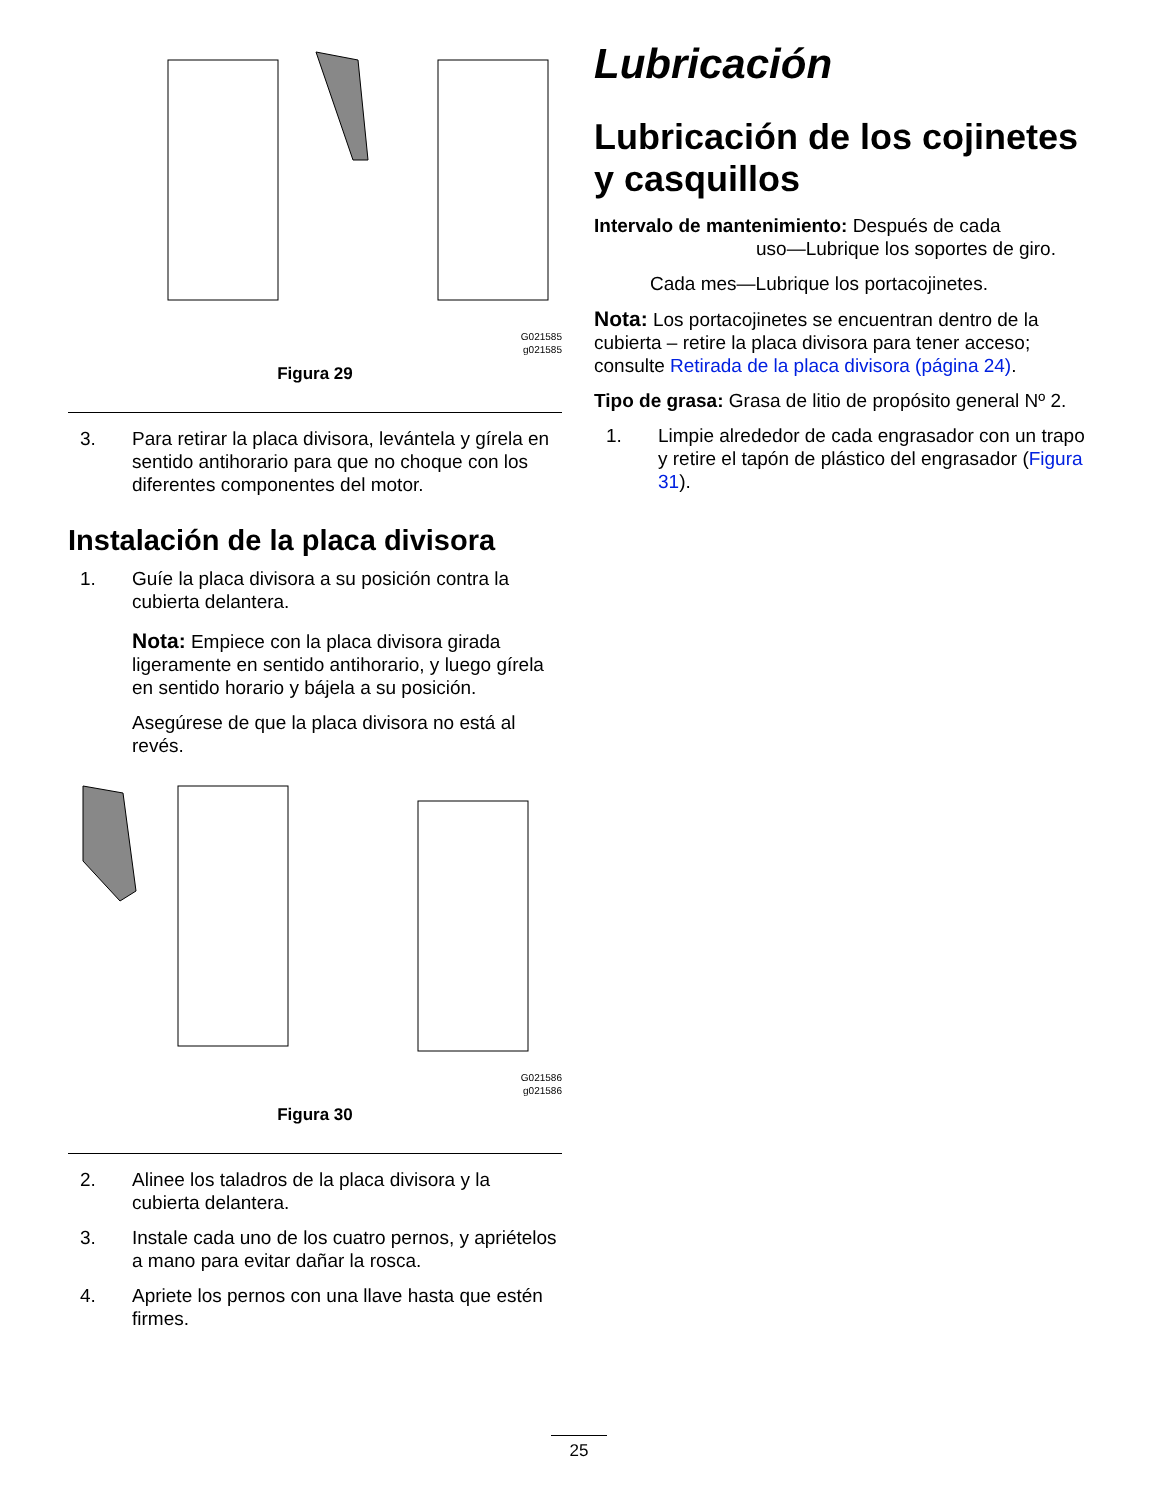G021585
g021585
Figura 29
3. Para retirar la placa divisora, levántela y gírela en sentido antihorario para que no choque con los diferentes componentes del motor.
Instalación de la placa divisora
1. Guíe la placa divisora a su posición contra la cubierta delantera.
Nota: Empiece con la placa divisora girada ligeramente en sentido antihorario, y luego gírela en sentido horario y bájela a su posición.
Asegúrese de que la placa divisora no está al revés.
G021586
g021586
Figura 30
2. Alinee los taladros de la placa divisora y la cubierta delantera.
3. Instale cada uno de los cuatro pernos, y apriételos a mano para evitar dañar la rosca.
4. Apriete los pernos con una llave hasta que estén firmes.
Lubricación
Lubricación de los cojinetes y casquillos
Intervalo de mantenimiento: Después de cada
uso—Lubrique los soportes de giro.
Cada mes—Lubrique los portacojinetes.
Nota: Los portacojinetes se encuentran dentro de la cubierta – retire la placa divisora para tener acceso; consulte Retirada de la placa divisora (página 24).
Tipo de grasa: Grasa de litio de propósito general Nº 2.
1. Limpie alrededor de cada engrasador con un trapo y retire el tapón de plástico del engrasador (Figura 31).
25